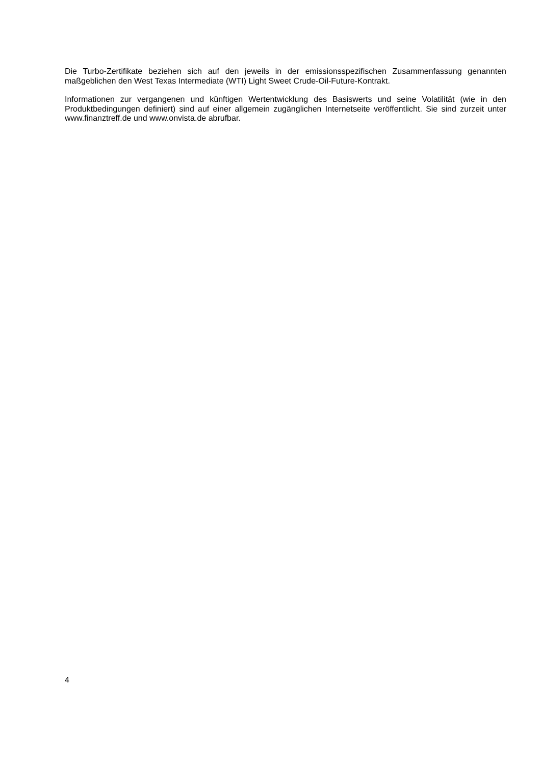Die Turbo-Zertifikate beziehen sich auf den jeweils in der emissionsspezifischen Zusammenfassung genannten maßgeblichen den West Texas Intermediate (WTI) Light Sweet Crude-Oil-Future-Kontrakt.
Informationen zur vergangenen und künftigen Wertentwicklung des Basiswerts und seine Volatilität (wie in den Produktbedingungen definiert) sind auf einer allgemein zugänglichen Internetseite veröffentlicht. Sie sind zurzeit unter www.finanztreff.de und www.onvista.de abrufbar.
4